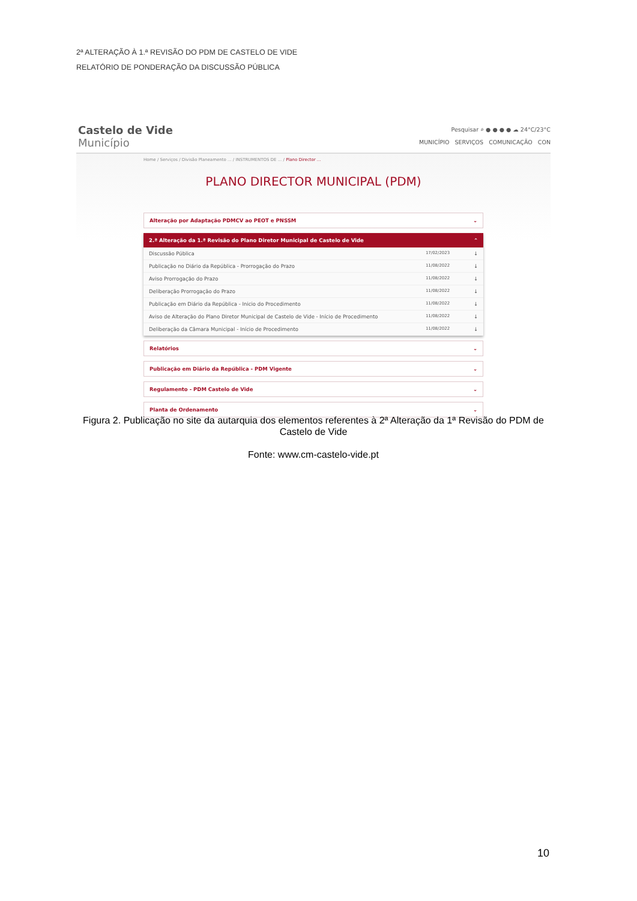2ª ALTERAÇÃO À 1.ª REVISÃO DO PDM DE CASTELO DE VIDE
RELATÓRIO DE PONDERAÇÃO DA DISCUSSÃO PÚBLICA
Castelo de Vide
Município
Pesquisar ⌕ ● ● ● ● ☁ 24°C/23°C
MUNICÍPIO SERVIÇOS COMUNICAÇÃO CON
Home / Serviços / Divisão Planeamento ... / INSTRUMENTOS DE ... / Plano Director ...
PLANO DIRECTOR MUNICIPAL (PDM)
Alteração por Adaptação PDMCV ao PEOT e PNSSM ⌄
2.ª Alteração da 1.ª Revisão do Plano Diretor Municipal de Castelo de Vide ⌃
Discussão Pública 17/02/2023 ↓
Publicação no Diário da República - Prorrogação do Prazo 11/08/2022 ↓
Aviso Prorrogação do Prazo 11/08/2022 ↓
Deliberação Prorrogação do Prazo 11/08/2022 ↓
Publicação em Diário da República - Inicio do Procedimento 11/08/2022 ↓
Aviso de Alteração do Plano Diretor Municipal de Castelo de Vide - Início de Procedimento 11/08/2022 ↓
Deliberação da Câmara Municipal - Início de Procedimento 11/08/2022 ↓
Relatórios ⌄
Publicação em Diário da República - PDM Vigente ⌄
Regulamento - PDM Castelo de Vide ⌄
Planta de Ordenamento ⌄
Figura 2. Publicação no site da autarquia dos elementos referentes à 2ª Alteração da 1ª Revisão do PDM de Castelo de Vide
Fonte: www.cm-castelo-vide.pt
10